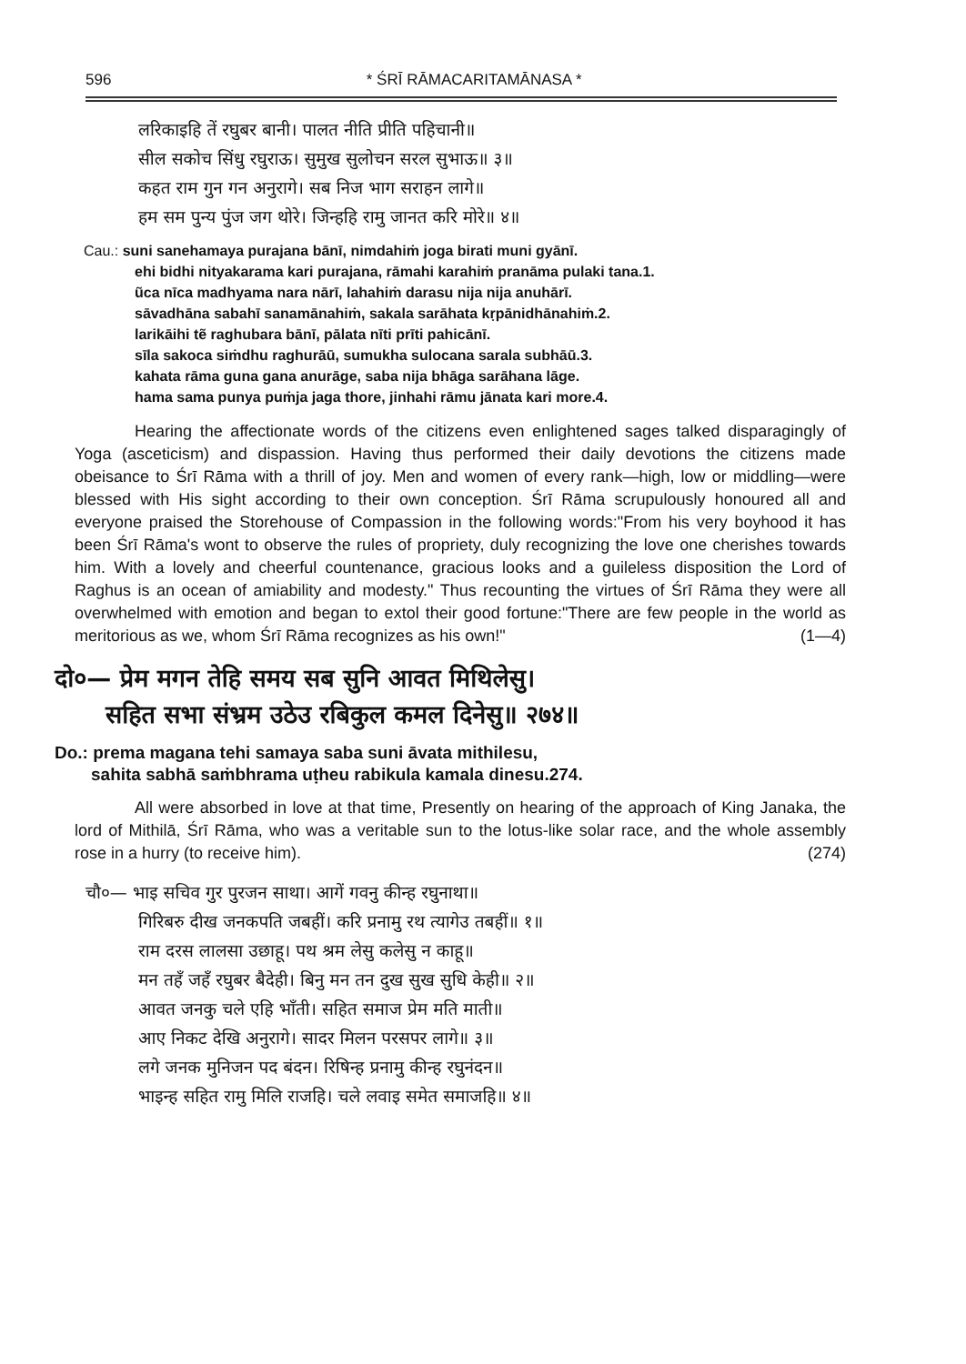596 * ŚRĪ RĀMACARITAMĀNASA *
लरिकाइहि तें रघुबर बानी। पालत नीति प्रीति पहिचानी॥
सील सकोच सिंधु रघुराऊ। सुमुख सुलोचन सरल सुभाऊ॥ ३॥
कहत राम गुन गन अनुरागे। सब निज भाग सराहन लागे॥
हम सम पुन्य पुंज जग थोरे। जिन्हहि रामु जानत करि मोरे॥ ४॥
Cau.: suni sanehamaya purajana bānī, nimdahiṁ joga birati muni gyānī.
ehi bidhi nityakarama kari purajana, rāmahi karahiṁ pranāma pulaki tana.1.
ũca nīca madhyama nara nārī, lahahiṁ darasu nija nija anuhārī.
sāvadhāna sabahī sanamānahiṁ, sakala sarāhata kṛpānidhānahiṁ.2.
larikāihi tẽ raghubara bānī, pālata nīti prīti pahicānī.
sīla sakoca siṁdhu raghurāū, sumukha sulocana sarala subhāū.3.
kahata rāma guna gana anurāge, saba nija bhāga sarāhana lāge.
hama sama punya puṁja jaga thore, jinhahi rāmu jānata kari more.4.
Hearing the affectionate words of the citizens even enlightened sages talked disparagingly of Yoga (asceticism) and dispassion. Having thus performed their daily devotions the citizens made obeisance to Śrī Rāma with a thrill of joy. Men and women of every rank—high, low or middling—were blessed with His sight according to their own conception. Śrī Rāma scrupulously honoured all and everyone praised the Storehouse of Compassion in the following words:"From his very boyhood it has been Śrī Rāma's wont to observe the rules of propriety, duly recognizing the love one cherishes towards him. With a lovely and cheerful countenance, gracious looks and a guileless disposition the Lord of Raghus is an ocean of amiability and modesty." Thus recounting the virtues of Śrī Rāma they were all overwhelmed with emotion and began to extol their good fortune:"There are few people in the world as meritorious as we, whom Śrī Rāma recognizes as his own!" (1—4)
दो०— प्रेम मगन तेहि समय सब सुनि आवत मिथिलेसु।
सहित सभा संभ्रम उठेउ रबिकुल कमल दिनेसु॥ २७४॥
Do.: prema magana tehi samaya saba suni āvata mithilesu,
sahita sabhā saṁbhrama uṭheu rabikula kamala dinesu.274.
All were absorbed in love at that time, Presently on hearing of the approach of King Janaka, the lord of Mithilā, Śrī Rāma, who was a veritable sun to the lotus-like solar race, and the whole assembly rose in a hurry (to receive him). (274)
चौ०— भाइ सचिव गुर पुरजन साथा। आगें गवनु कीन्ह रघुनाथा॥
गिरिबरु दीख जनकपति जबहीं। करि प्रनामु रथ त्यागेउ तबहीं॥ १॥
राम दरस लालसा उछाहू। पथ श्रम लेसु कलेसु न काहू॥
मन तहँ जहँ रघुबर बैदेही। बिनु मन तन दुख सुख सुधि केही॥ २॥
आवत जनकु चले एहि भाँती। सहित समाज प्रेम मति माती॥
आए निकट देखि अनुरागे। सादर मिलन परसपर लागे॥ ३॥
लगे जनक मुनिजन पद बंदन। रिषिन्ह प्रनामु कीन्ह रघुनंदन॥
भाइन्ह सहित रामु मिलि राजहि। चले लवाइ समेत समाजहि॥ ४॥